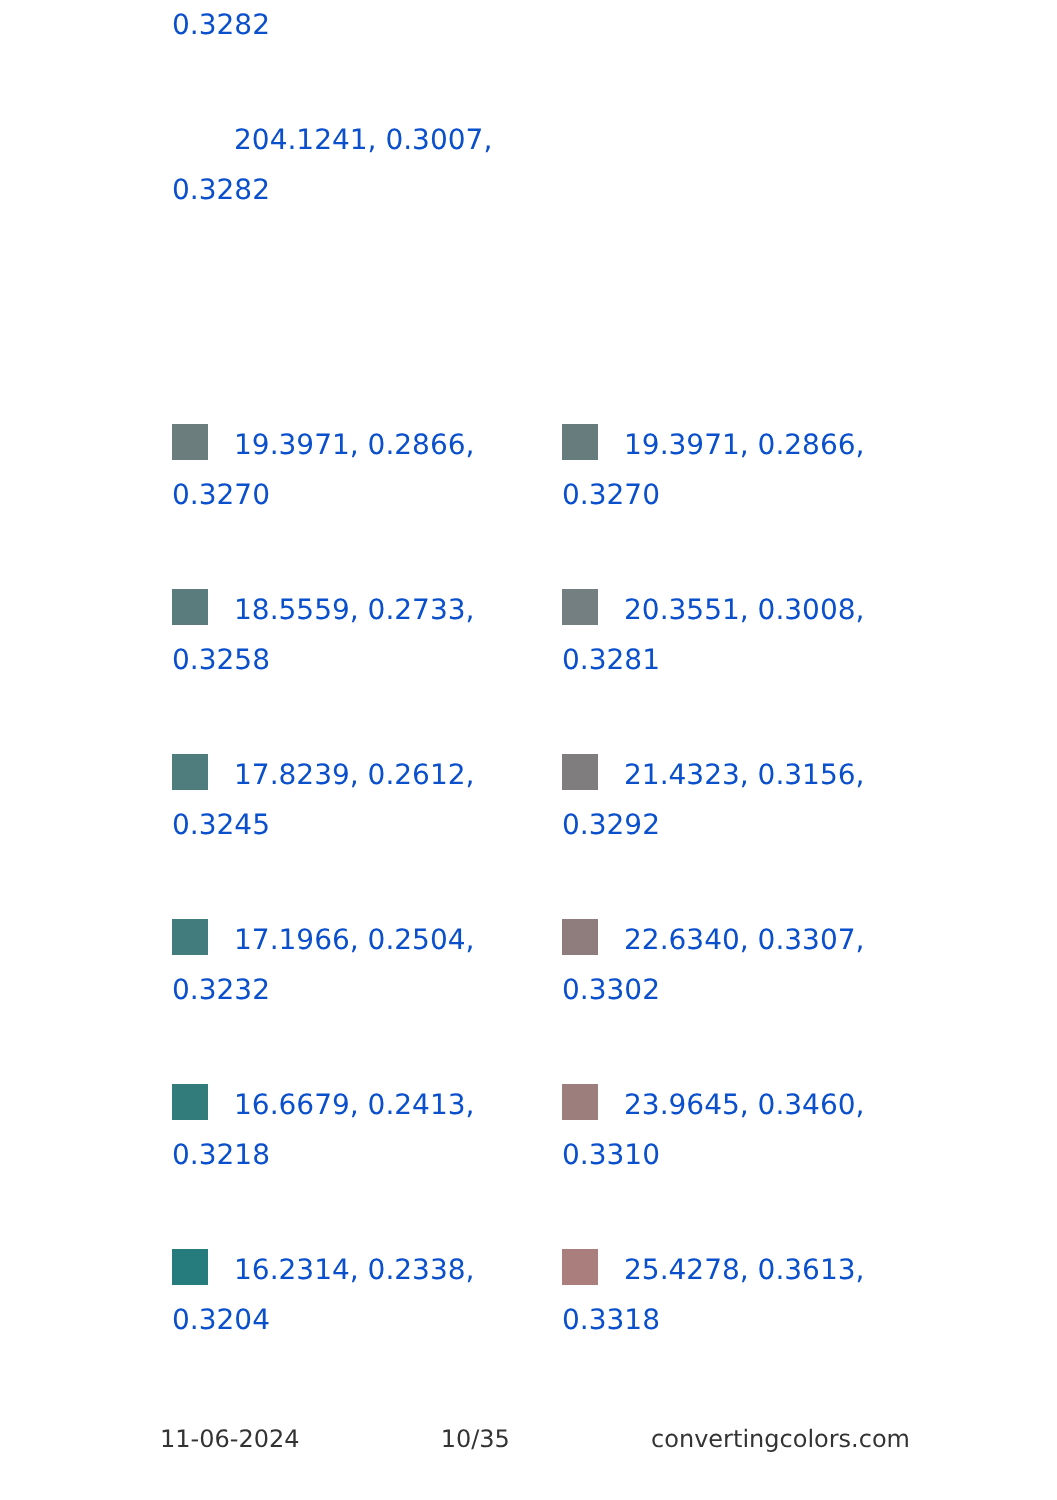0.3282
204.1241, 0.3007,
0.3282
19.3971, 0.2866,
0.3270
19.3971, 0.2866,
0.3270
18.5559, 0.2733,
0.3258
20.3551, 0.3008,
0.3281
17.8239, 0.2612,
0.3245
21.4323, 0.3156,
0.3292
17.1966, 0.2504,
0.3232
22.6340, 0.3307,
0.3302
16.6679, 0.2413,
0.3218
23.9645, 0.3460,
0.3310
16.2314, 0.2338,
0.3204
25.4278, 0.3613,
0.3318
11-06-2024 10/35 convertingcolors.com